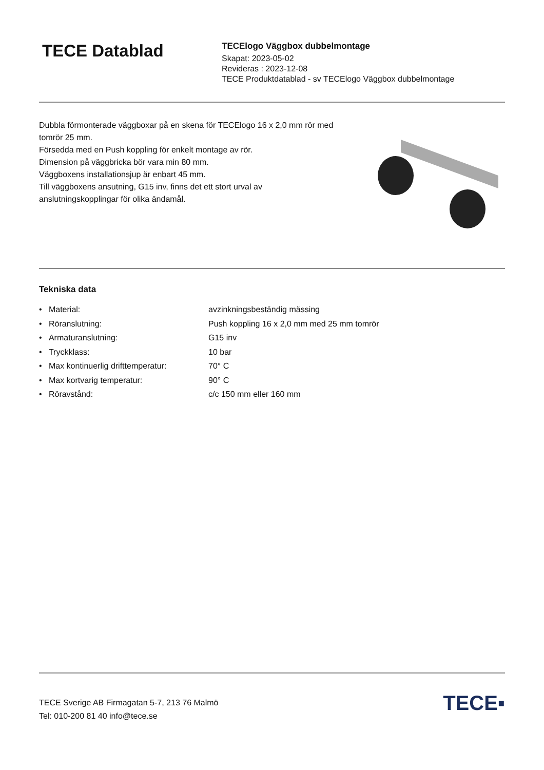TECE Datablad
TECElogo Väggbox dubbelmontage
Skapat: 2023-05-02
Revideras : 2023-12-08
TECE Produktdatablad - sv TECElogo Väggbox dubbelmontage
Dubbla förmonterade väggboxar på en skena för TECElogo 16 x 2,0 mm rör med tomrör 25 mm.
Försedda med en Push koppling för enkelt montage av rör.
Dimension på väggbricka bör vara min 80 mm.
Väggboxens installationsjup är enbart 45 mm.
Till väggboxens ansutning, G15 inv, finns det ett stort urval av anslutningskopplingar för olika ändamål.
Tekniska data
• Material: avzinkningsbeständig mässing
• Röranslutning: Push koppling 16 x 2,0 mm med 25 mm tomrör
• Armaturanslutning: G15 inv
• Tryckklass: 10 bar
• Max kontinuerlig drifttemperatur: 70° C
• Max kortvarig temperatur: 90° C
• Röravstånd: c/c 150 mm eller 160 mm
TECE Sverige AB Firmagatan 5-7, 213 76 Malmö
Tel: 010-200 81 40 info@tece.se
TECE▪